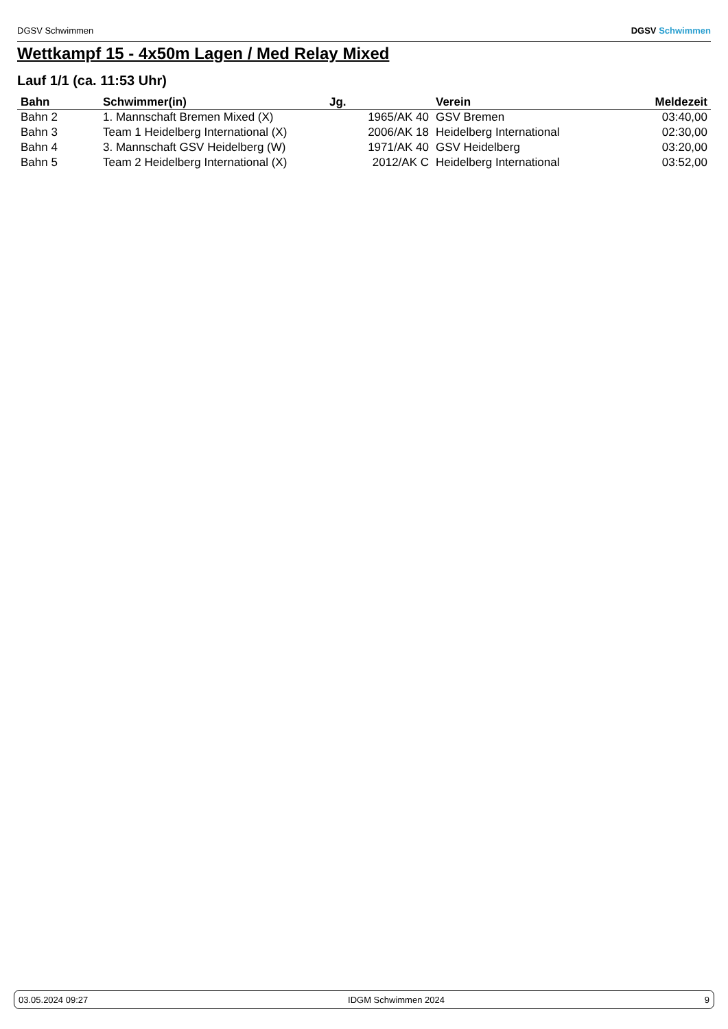DGSV Schwimmen DGSV Schwimmen
Wettkampf 15 - 4x50m Lagen / Med Relay Mixed
Lauf 1/1 (ca. 11:53 Uhr)
| Bahn | Schwimmer(in) | Jg. | Verein | Meldezeit |
| --- | --- | --- | --- | --- |
| Bahn 2 | 1. Mannschaft Bremen Mixed (X) | 1965/AK 40 | GSV Bremen | 03:40,00 |
| Bahn 3 | Team 1 Heidelberg International (X) | 2006/AK 18 | Heidelberg International | 02:30,00 |
| Bahn 4 | 3. Mannschaft GSV Heidelberg (W) | 1971/AK 40 | GSV Heidelberg | 03:20,00 |
| Bahn 5 | Team 2 Heidelberg International (X) | 2012/AK C | Heidelberg International | 03:52,00 |
03.05.2024 09:27 IDGM Schwimmen 2024 9